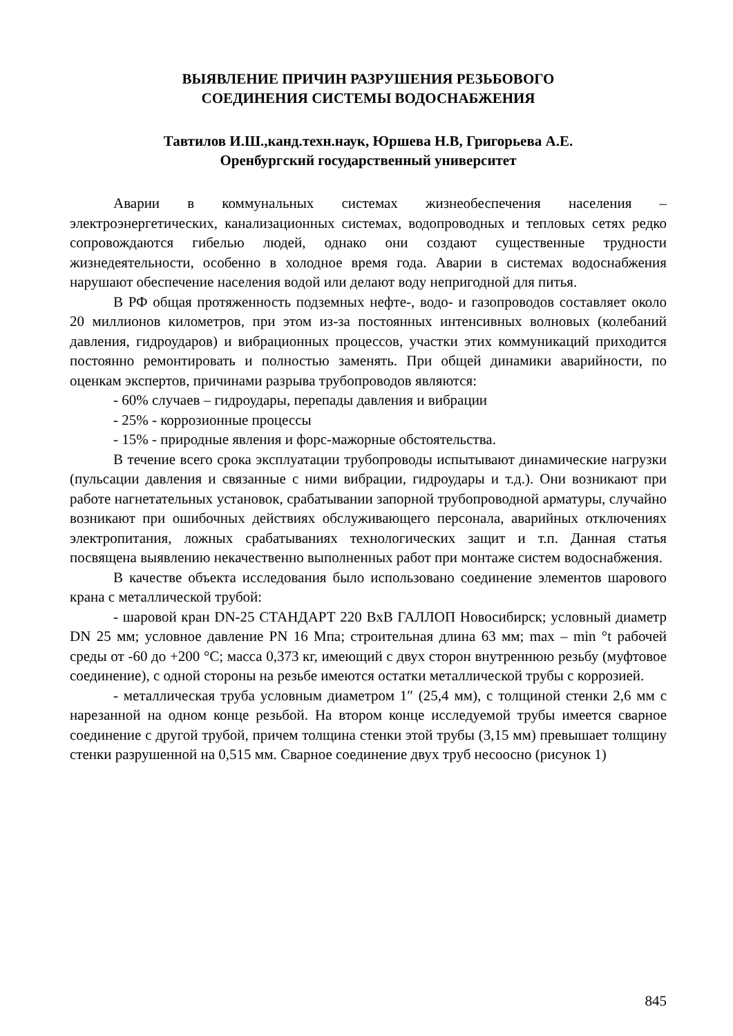ВЫЯВЛЕНИЕ ПРИЧИН РАЗРУШЕНИЯ РЕЗЬБОВОГО
СОЕДИНЕНИЯ СИСТЕМЫ ВОДОСНАБЖЕНИЯ
Тавтилов И.Ш.,канд.техн.наук, Юршева Н.В, Григорьева А.Е.
Оренбургский государственный университет
Аварии в коммунальных системах жизнеобеспечения населения – электроэнергетических, канализационных системах, водопроводных и тепловых сетях редко сопровождаются гибелью людей, однако они создают существенные трудности жизнедеятельности, особенно в холодное время года. Аварии в системах водоснабжения нарушают обеспечение населения водой или делают воду непригодной для питья.
В РФ общая протяженность подземных нефте-, водо- и газопроводов составляет около 20 миллионов километров, при этом из-за постоянных интенсивных волновых (колебаний давления, гидроударов) и вибрационных процессов, участки этих коммуникаций приходится постоянно ремонтировать и полностью заменять. При общей динамики аварийности, по оценкам экспертов, причинами разрыва трубопроводов являются:
- 60% случаев – гидроудары, перепады давления и вибрации
- 25% - коррозионные процессы
- 15% - природные явления и форс-мажорные обстоятельства.
В течение всего срока эксплуатации трубопроводы испытывают динамические нагрузки (пульсации давления и связанные с ними вибрации, гидроудары и т.д.). Они возникают при работе нагнетательных установок, срабатывании запорной трубопроводной арматуры, случайно возникают при ошибочных действиях обслуживающего персонала, аварийных отключениях электропитания, ложных срабатываниях технологических защит и т.п. Данная статья посвящена выявлению некачественно выполненных работ при монтаже систем водоснабжения.
В качестве объекта исследования было использовано соединение элементов шарового крана с металлической трубой:
- шаровой кран DN-25 СТАНДАРТ 220 ВхВ ГАЛЛОП Новосибирск; условный диаметр DN 25 мм; условное давление PN 16 Мпа; строительная длина 63 мм; max – min °t рабочей среды от -60 до +200 °С; масса 0,373 кг, имеющий с двух сторон внутреннюю резьбу (муфтовое соединение), с одной стороны на резьбе имеются остатки металлической трубы с коррозией.
- металлическая труба условным диаметром 1″ (25,4 мм), с толщиной стенки 2,6 мм с нарезанной на одном конце резьбой. На втором конце исследуемой трубы имеется сварное соединение с другой трубой, причем толщина стенки этой трубы (3,15 мм) превышает толщину стенки разрушенной на 0,515 мм. Сварное соединение двух труб несоосно (рисунок 1)
845